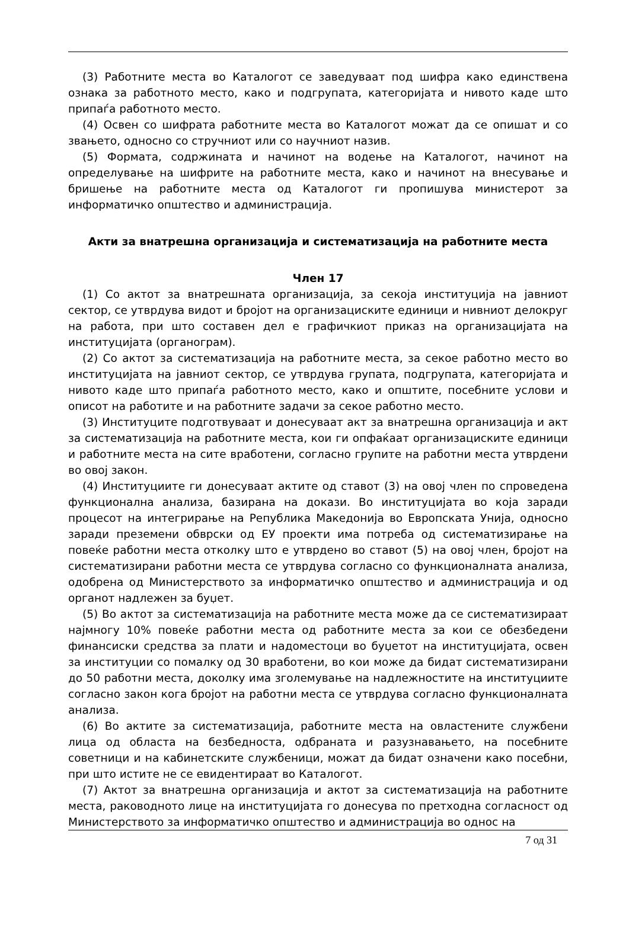(3) Работните места во Каталогот се заведуваат под шифра како единствена ознака за работното место, како и подгрупата, категоријата и нивото каде што припаѓа работното место.
(4) Освен со шифрата работните места во Каталогот можат да се опишат и со звањето, односно со стручниот или со научниот назив.
(5) Формата, содржината и начинот на водење на Каталогот, начинот на определување на шифрите на работните места, како и начинот на внесување и бришење на работните места од Каталогот ги пропишува министерот за информатичко општество и администрација.
Акти за внатрешна организација и систематизација на работните места
Член 17
(1) Со актот за внатрешната организација, за секоја институција на јавниот сектор, се утврдува видот и бројот на организациските единици и нивниот делокруг на работа, при што составен дел е графичкиот приказ на организацијата на институцијата (органограм).
(2) Со актот за систематизација на работните места, за секое работно место во институцијата на јавниот сектор, се утврдува групата, подгрупата, категоријата и нивото каде што припаѓа работното место, како и општите, посебните услови и описот на работите и на работните задачи за секое работно место.
(3) Институците подготвуваат и донесуваат акт за внатрешна организација и акт за систематизација на работните места, кои ги опфаќаат организациските единици и работните места на сите вработени, согласно групите на работни места утврдени во овој закон.
(4) Институциите ги донесуваат актите од ставот (3) на овој член по спроведена функционална анализа, базирана на докази. Во институцијата во која заради процесот на интегрирање на Република Македонија во Европската Унија, односно заради преземени обврски од ЕУ проекти има потреба од систематизирање на повеќе работни места отколку што е утврдено во ставот (5) на овој член, бројот на систематизирани работни места се утврдува согласно со функционалната анализа, одобрена од Министерството за информатичко општество и администрација и од органот надлежен за буџет.
(5) Во актот за систематизација на работните места може да се систематизираат најмногу 10% повеќе работни места од работните места за кои се обезбедени финансиски средства за плати и надоместоци во буџетот на институцијата, освен за институции со помалку од 30 вработени, во кои може да бидат систематизирани до 50 работни места, доколку има зголемување на надлежностите на институциите согласно закон кога бројот на работни места се утврдува согласно функционалната анализа.
(6) Во актите за систематизација, работните места на овластените службени лица од областа на безбедноста, одбраната и разузнавањето, на посебните советници и на кабинетските службеници, можат да бидат означени како посебни, при што истите не се евидентираат во Каталогот.
(7) Актот за внатрешна организација и актот за систематизација на работните места, раководното лице на институцијата го донесува по претходна согласност од Министерството за информатичко општество и администрација во однос на
7 од 31